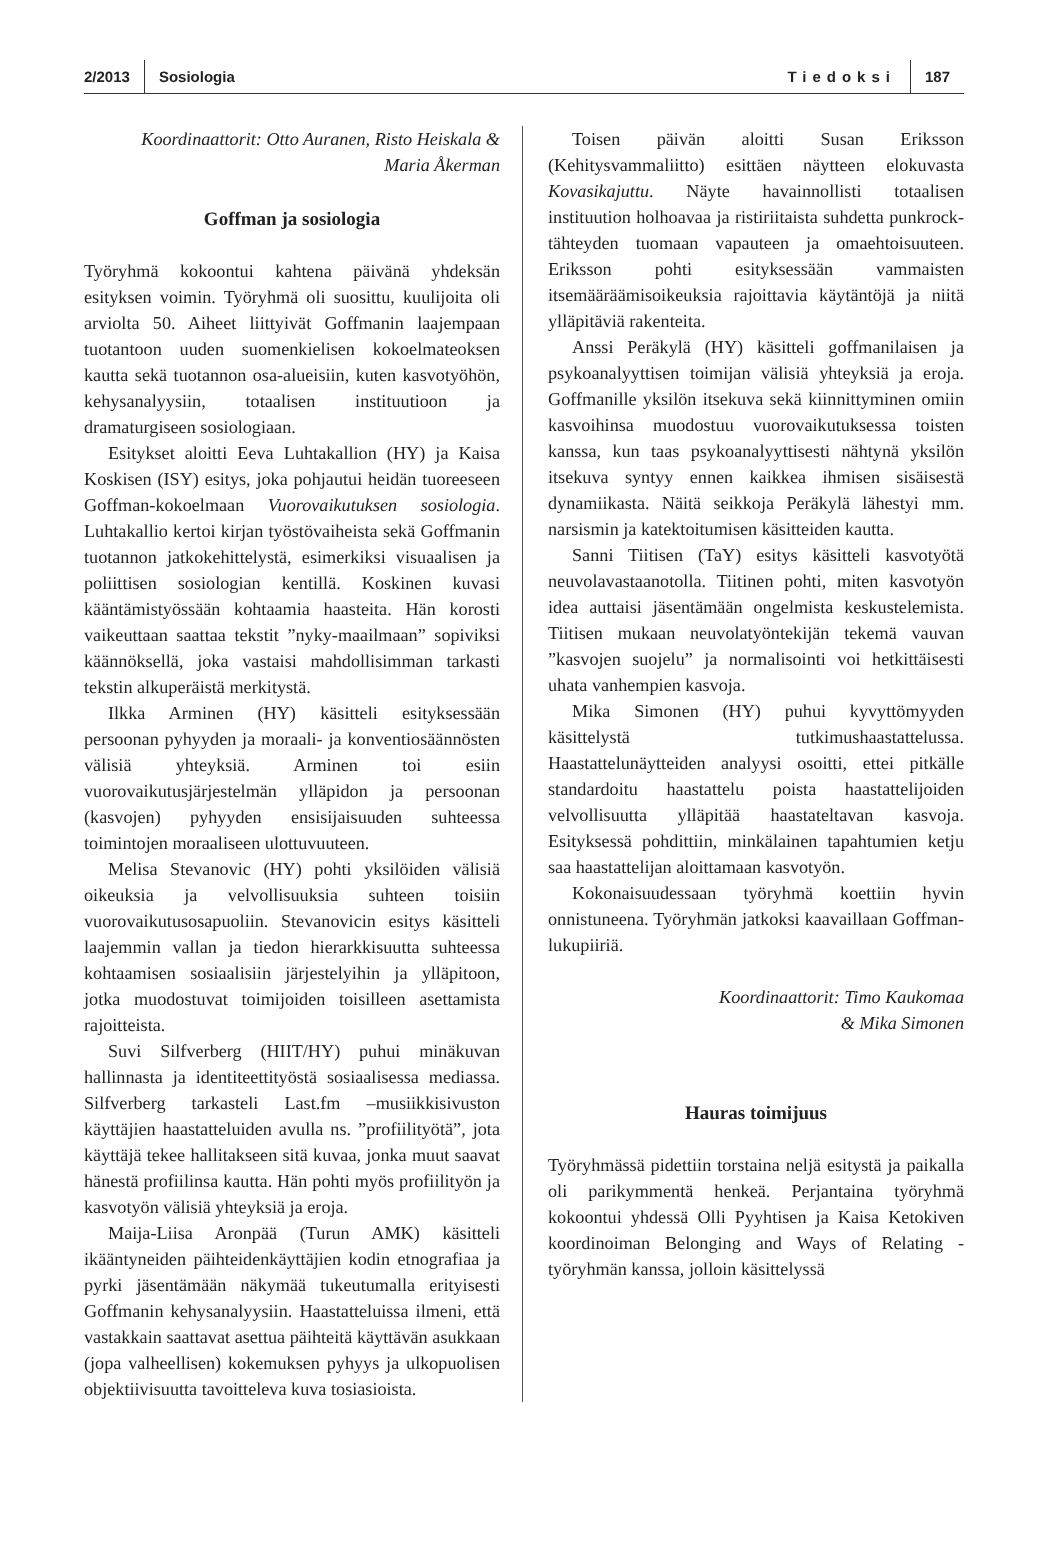2/2013 Sosiologia Tiedoksi 187
Koordinaattorit: Otto Auranen, Risto Heiskala &
Maria Åkerman
Goffman ja sosiologia
Työryhmä kokoontui kahtena päivänä yhdeksän esityksen voimin. Työryhmä oli suosittu, kuulijoita oli arviolta 50. Aiheet liittyivät Goffmanin laajempaan tuotantoon uuden suomenkielisen kokoelmateoksen kautta sekä tuotannon osa-alueisiin, kuten kasvotyöhön, kehysanalyysiin, totaalisen instituutioon ja dramaturgiseen sosiologiaan.
Esitykset aloitti Eeva Luhtakallion (HY) ja Kaisa Koskisen (ISY) esitys, joka pohjautui heidän tuoreeseen Goffman-kokoelmaan Vuorovaikutuksen sosiologia. Luhtakallio kertoi kirjan työstövaiheista sekä Goffmanin tuotannon jatkokehittelystä, esimerkiksi visuaalisen ja poliittisen sosiologian kentillä. Koskinen kuvasi kääntämistyössään kohtaamia haasteita. Hän korosti vaikeuttaan saattaa tekstit ”nyky-maailmaan” sopiviksi käännöksellä, joka vastaisi mahdollisimman tarkasti tekstin alkuperäistä merkitystä.
Ilkka Arminen (HY) käsitteli esityksessään persoonan pyhyyden ja moraali- ja konventiosäännösten välisiä yhteyksiä. Arminen toi esiin vuorovaikutusjärjestelmän ylläpidon ja persoonan (kasvojen) pyhyyden ensisijaisuuden suhteessa toimintojen moraaliseen ulottuvuuteen.
Melisa Stevanovic (HY) pohti yksilöiden välisiä oikeuksia ja velvollisuuksia suhteen toisiin vuorovaikutusosapuoliin. Stevanovicin esitys käsitteli laajemmin vallan ja tiedon hierarkkisuutta suhteessa kohtaamisen sosiaalisiin järjestelyihin ja ylläpitoon, jotka muodostuvat toimijoiden toisilleen asettamista rajoitteista.
Suvi Silfverberg (HIIT/HY) puhui minäkuvan hallinnasta ja identiteettityöstä sosiaalisessa mediassa. Silfverberg tarkasteli Last.fm –musiikkisivuston käyttäjien haastatteluiden avulla ns. ”profiilityötä”, jota käyttäjä tekee hallitakseen sitä kuvaa, jonka muut saavat hänestä profiilinsa kautta. Hän pohti myös profiilityön ja kasvotyön välisiä yhteyksiä ja eroja.
Maija-Liisa Aronpää (Turun AMK) käsitteli ikääntyneiden päihteidenkäyttäjien kodin etnografiaa ja pyrki jäsentämään näkymää tukeutumalla erityisesti Goffmanin kehysanalyysiin. Haastatteluissa ilmeni, että vastakkain saattavat asettua päihteitä käyttävän asukkaan (jopa valheellisen) kokemuksen pyhyys ja ulkopuolisen objektiivisuutta tavoitteleva kuva tosiasioista.
Toisen päivän aloitti Susan Eriksson (Kehitysvammaliitto) esittäen näytteen elokuvasta Kovasikajuttu. Näyte havainnollisti totaalisen instituution holhoavaa ja ristiriitaista suhdetta punkrock-tähteyden tuomaan vapauteen ja omaehtoisuuteen. Eriksson pohti esityksessään vammaisten itsemääräämisoikeuksia rajoittavia käytäntöjä ja niitä ylläpitäviä rakenteita.
Anssi Peräkylä (HY) käsitteli goffmanilaisen ja psykoanalyyttisen toimijan välisiä yhteyksiä ja eroja. Goffmanille yksilön itsekuva sekä kiinnittyminen omiin kasvoihinsa muodostuu vuorovaikutuksessa toisten kanssa, kun taas psykoanalyyttisesti nähtynä yksilön itsekuva syntyy ennen kaikkea ihmisen sisäisestä dynamiikasta. Näitä seikkoja Peräkylä lähestyi mm. narsismin ja katektoitumisen käsitteiden kautta.
Sanni Tiitisen (TaY) esitys käsitteli kasvotyötä neuvolavastaanotolla. Tiitinen pohti, miten kasvotyön idea auttaisi jäsentämään ongelmista keskustelemista. Tiitisen mukaan neuvolatyöntekijän tekemä vauvan ”kasvojen suojelu” ja normalisointi voi hetkittäisesti uhata vanhempien kasvoja.
Mika Simonen (HY) puhui kyvyttömyyden käsittelystä tutkimushaastattelussa. Haastattelunäytteiden analyysi osoitti, ettei pitkälle standardoitu haastattelu poista haastattelijoiden velvollisuutta ylläpitää haastateltavan kasvoja. Esityksessä pohdittiin, minkälainen tapahtumien ketju saa haastattelijan aloittamaan kasvotyön.
Kokonaisuudessaan työryhmä koettiin hyvin onnistuneena. Työryhmän jatkoksi kaavaillaan Goffman-lukupiiriä.
Koordinaattorit: Timo Kaukomaa
& Mika Simonen
Hauras toimijuus
Työryhmässä pidettiin torstaina neljä esitystä ja paikalla oli parikymmentä henkeä. Perjantaina työryhmä kokoontui yhdessä Olli Pyyhtisen ja Kaisa Ketokiven koordinoiman Belonging and Ways of Relating -työryhmän kanssa, jolloin käsittelyssä